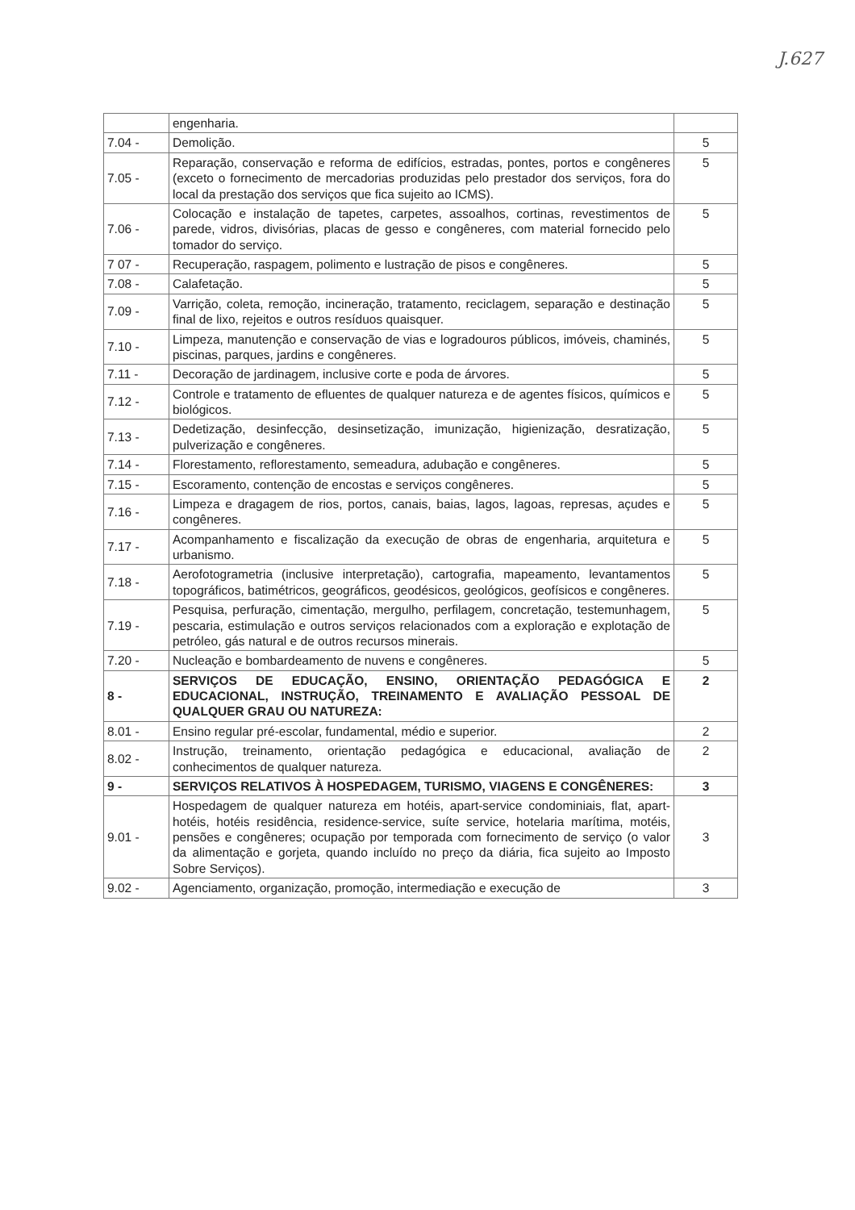J.627
| | engenharia. | |
| 7.04 - | Demolição. | 5 |
| 7.05 - | Reparação, conservação e reforma de edifícios, estradas, pontes, portos e congêneres (exceto o fornecimento de mercadorias produzidas pelo prestador dos serviços, fora do local da prestação dos serviços que fica sujeito ao ICMS). | 5 |
| 7.06 - | Colocação e instalação de tapetes, carpetes, assoalhos, cortinas, revestimentos de parede, vidros, divisórias, placas de gesso e congêneres, com material fornecido pelo tomador do serviço. | 5 |
| 7 07 - | Recuperação, raspagem, polimento e lustração de pisos e congêneres. | 5 |
| 7.08 - | Calafetação. | 5 |
| 7.09 - | Varrição, coleta, remoção, incineração, tratamento, reciclagem, separação e destinação final de lixo, rejeitos e outros resíduos quaisquer. | 5 |
| 7.10 - | Limpeza, manutenção e conservação de vias e logradouros públicos, imóveis, chaminés, piscinas, parques, jardins e congêneres. | 5 |
| 7.11 - | Decoração de jardinagem, inclusive corte e poda de árvores. | 5 |
| 7.12 - | Controle e tratamento de efluentes de qualquer natureza e de agentes físicos, químicos e biológicos. | 5 |
| 7.13 - | Dedetização, desinfecção, desinsetização, imunização, higienização, desratização, pulverização e congêneres. | 5 |
| 7.14 - | Florestamento, reflorestamento, semeadura, adubação e congêneres. | 5 |
| 7.15 - | Escoramento, contenção de encostas e serviços congêneres. | 5 |
| 7.16 - | Limpeza e dragagem de rios, portos, canais, baias, lagos, lagoas, represas, açudes e congêneres. | 5 |
| 7.17 - | Acompanhamento e fiscalização da execução de obras de engenharia, arquitetura e urbanismo. | 5 |
| 7.18 - | Aerofotogrametria (inclusive interpretação), cartografia, mapeamento, levantamentos topográficos, batimétricos, geográficos, geodésicos, geológicos, geofísicos e congêneres. | 5 |
| 7.19 - | Pesquisa, perfuração, cimentação, mergulho, perfilagem, concretação, testemunhagem, pescaria, estimulação e outros serviços relacionados com a exploração e explotação de petróleo, gás natural e de outros recursos minerais. | 5 |
| 7.20 - | Nucleação e bombardeamento de nuvens e congêneres. | 5 |
| 8 - | SERVIÇOS DE EDUCAÇÃO, ENSINO, ORIENTAÇÃO PEDAGÓGICA E EDUCACIONAL, INSTRUÇÃO, TREINAMENTO E AVALIAÇÃO PESSOAL DE QUALQUER GRAU OU NATUREZA: | 2 |
| 8.01 - | Ensino regular pré-escolar, fundamental, médio e superior. | 2 |
| 8.02 - | Instrução, treinamento, orientação pedagógica e educacional, avaliação de conhecimentos de qualquer natureza. | 2 |
| 9 - | SERVIÇOS RELATIVOS À HOSPEDAGEM, TURISMO, VIAGENS E CONGÊNERES: | 3 |
| 9.01 - | Hospedagem de qualquer natureza em hotéis, apart-service condominiais, flat, apart-hotéis, hotéis residência, residence-service, suíte service, hotelaria marítima, motéis, pensões e congêneres; ocupação por temporada com fornecimento de serviço (o valor da alimentação e gorjeta, quando incluído no preço da diária, fica sujeito ao Imposto Sobre Serviços). | 3 |
| 9.02 - | Agenciamento, organização, promoção, intermediação e execução de | 3 |